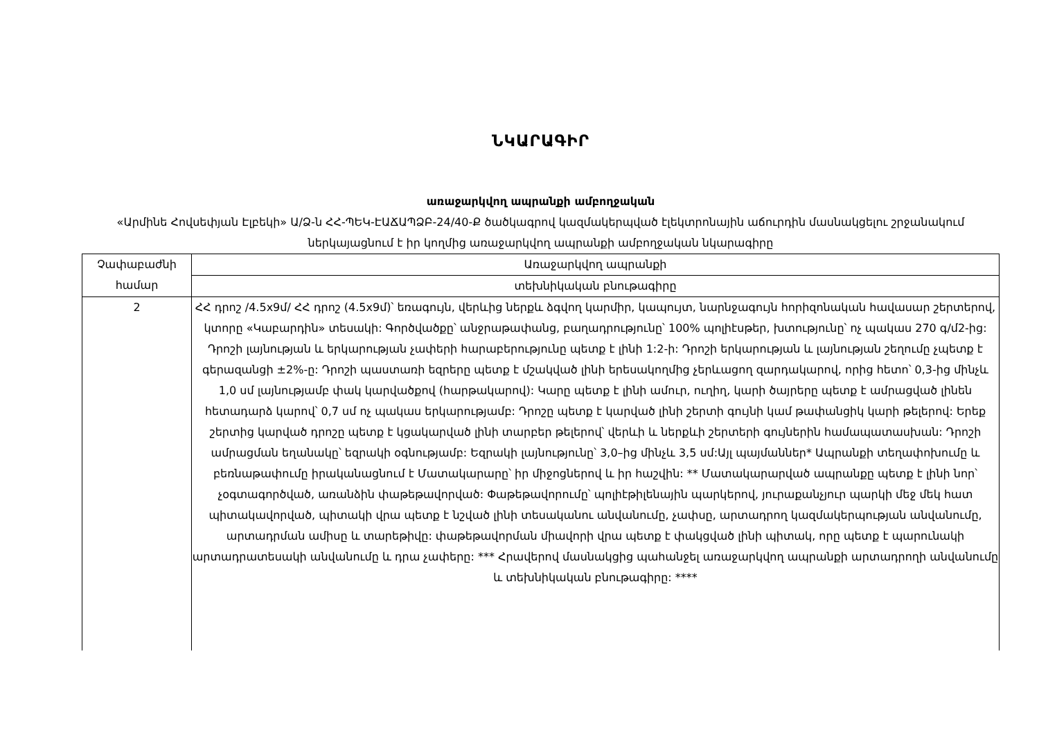ՆԿԱՐԱԳԻՐ
առաջարկվող ապրանքի ամբողջական
«Արմինե Հովսեփյան Էլբեկի» Ա/Ձ-ն ՀՀ-ՊԵԿ-ԷԱՃԱՊՁԲ-24/40-Ք ծածկագրով կազմակերպված էլեկտրոնային աճուրդին մասնակցելու շրջանակում ներկայացնում է իր կողմից առաջարկվող ապրանքի ամբողջական նկարագիրը
| Չափաբաժնի համար | Առաջարկվող ապրանքի |
| | տեխնիկական բնութագիրը |
| 2 | ՀՀ դրոշ /4.5x9մ/ ՀՀ դրոշ (4.5x9մ)՝ եռագույն, վերևից ներքև ձգվող կարմիր, կապույտ, նարնջագույն հորիզոնական հավասար շերտերով, կտորը «Կաբարդին» տեսակի: Գործվածքը՝ անջրաթափանց, բաղադրությունը՝ 100% պոլիէսթեր, խտությունը՝ ոչ պակաս 270 գ/մ2-ից: Դրոշի լայնության և երկարության չափերի հարաբերությունը պետք է լինի 1:2-ի: Դրոշի երկարության և լայնության շեղումը չպետք է գերազանցի ±2%-ը: Դրոշի պաստառի եզրերը պետք է մշակված լինի երեսակողմից չերևացող զարդակարով, որից հետո՝ 0,3-ից մինչև 1,0 սմ լայնությամբ փակ կարվածքով (հարթակարով): Կարը պետք է լինի ամուր, ուղիղ, կարի ծայրերը պետք է ամրացված լինեն հետադարձ կարով՝ 0,7 սմ ոչ պակաս երկարությամբ: Դրոշը պետք է կարված լինի շերտի գույնի կամ թափանցիկ կարի թելերով: Երեք շերտից կարված դրոշը պետք է կցակարված լինի տարբեր թելերով՝ վերևի և ներքևի շերտերի գույներին համապատասխան: Դրոշի ամրացման եղանակը՝ եզրակի օգնությամբ: Եզրակի լայնությունը՝ 3,0–ից մինչև 3,5 սմ:Այլ պայմաններ* Ապրանքի տեղափոխումը և բեռնաթափումը իրականացնում է Մատակարարը՝ իր միջոցներով և իր հաշվին: ** Մատակարարված ապրանքը պետք է լինի նոր՝ չօգտագործված, առանձին փաթեթավորված: Փաթեթավորումը՝ պոլիէթիլենային պարկերով, յուրաքանչյուր պարկի մեջ մեկ հատ պիտակավորված, պիտակի վրա պետք է նշված լինի տեսականու անվանումը, չափսը, արտադրող կազմակերպության անվանումը, արտադրման ամիսը և տարեթիվը: փաթեթավորման միավորի վրա պետք է փակցված լինի պիտակ, որը պետք է պարունակի արտադրատեսակի անվանումը և դրա չափերը: *** Հրավերով մասնակցից պահանջել առաջարկվող ապրանքի արտադրողի անվանումը և տեխնիկական բնութագիրը: **** |